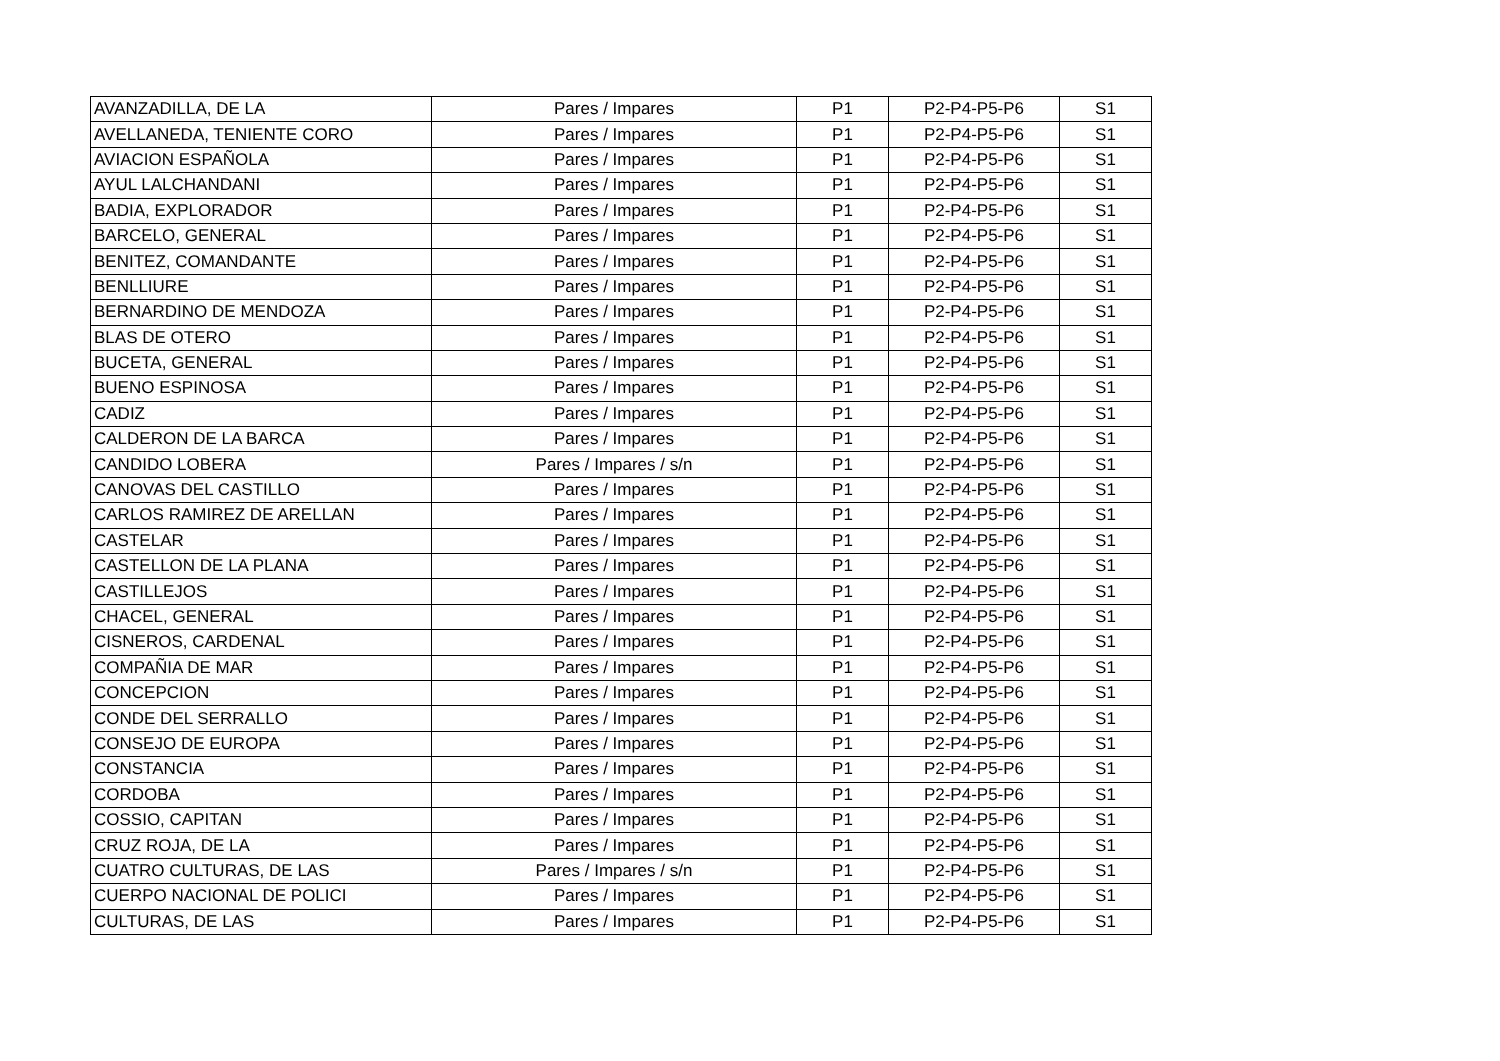| AVANZADILLA, DE LA | Pares / Impares | P1 | P2-P4-P5-P6 | S1 |
| AVELLANEDA, TENIENTE CORO | Pares / Impares | P1 | P2-P4-P5-P6 | S1 |
| AVIACION ESPAÑOLA | Pares / Impares | P1 | P2-P4-P5-P6 | S1 |
| AYUL LALCHANDANI | Pares / Impares | P1 | P2-P4-P5-P6 | S1 |
| BADIA, EXPLORADOR | Pares / Impares | P1 | P2-P4-P5-P6 | S1 |
| BARCELO, GENERAL | Pares / Impares | P1 | P2-P4-P5-P6 | S1 |
| BENITEZ, COMANDANTE | Pares / Impares | P1 | P2-P4-P5-P6 | S1 |
| BENLLIURE | Pares / Impares | P1 | P2-P4-P5-P6 | S1 |
| BERNARDINO DE MENDOZA | Pares / Impares | P1 | P2-P4-P5-P6 | S1 |
| BLAS DE OTERO | Pares / Impares | P1 | P2-P4-P5-P6 | S1 |
| BUCETA, GENERAL | Pares / Impares | P1 | P2-P4-P5-P6 | S1 |
| BUENO ESPINOSA | Pares / Impares | P1 | P2-P4-P5-P6 | S1 |
| CADIZ | Pares / Impares | P1 | P2-P4-P5-P6 | S1 |
| CALDERON DE LA BARCA | Pares / Impares | P1 | P2-P4-P5-P6 | S1 |
| CANDIDO LOBERA | Pares / Impares / s/n | P1 | P2-P4-P5-P6 | S1 |
| CANOVAS DEL CASTILLO | Pares / Impares | P1 | P2-P4-P5-P6 | S1 |
| CARLOS RAMIREZ DE ARELLAN | Pares / Impares | P1 | P2-P4-P5-P6 | S1 |
| CASTELAR | Pares / Impares | P1 | P2-P4-P5-P6 | S1 |
| CASTELLON DE LA PLANA | Pares / Impares | P1 | P2-P4-P5-P6 | S1 |
| CASTILLEJOS | Pares / Impares | P1 | P2-P4-P5-P6 | S1 |
| CHACEL, GENERAL | Pares / Impares | P1 | P2-P4-P5-P6 | S1 |
| CISNEROS, CARDENAL | Pares / Impares | P1 | P2-P4-P5-P6 | S1 |
| COMPAÑIA DE MAR | Pares / Impares | P1 | P2-P4-P5-P6 | S1 |
| CONCEPCION | Pares / Impares | P1 | P2-P4-P5-P6 | S1 |
| CONDE DEL SERRALLO | Pares / Impares | P1 | P2-P4-P5-P6 | S1 |
| CONSEJO DE EUROPA | Pares / Impares | P1 | P2-P4-P5-P6 | S1 |
| CONSTANCIA | Pares / Impares | P1 | P2-P4-P5-P6 | S1 |
| CORDOBA | Pares / Impares | P1 | P2-P4-P5-P6 | S1 |
| COSSIO, CAPITAN | Pares / Impares | P1 | P2-P4-P5-P6 | S1 |
| CRUZ ROJA, DE LA | Pares / Impares | P1 | P2-P4-P5-P6 | S1 |
| CUATRO CULTURAS, DE LAS | Pares / Impares / s/n | P1 | P2-P4-P5-P6 | S1 |
| CUERPO NACIONAL DE POLICI | Pares / Impares | P1 | P2-P4-P5-P6 | S1 |
| CULTURAS, DE LAS | Pares / Impares | P1 | P2-P4-P5-P6 | S1 |